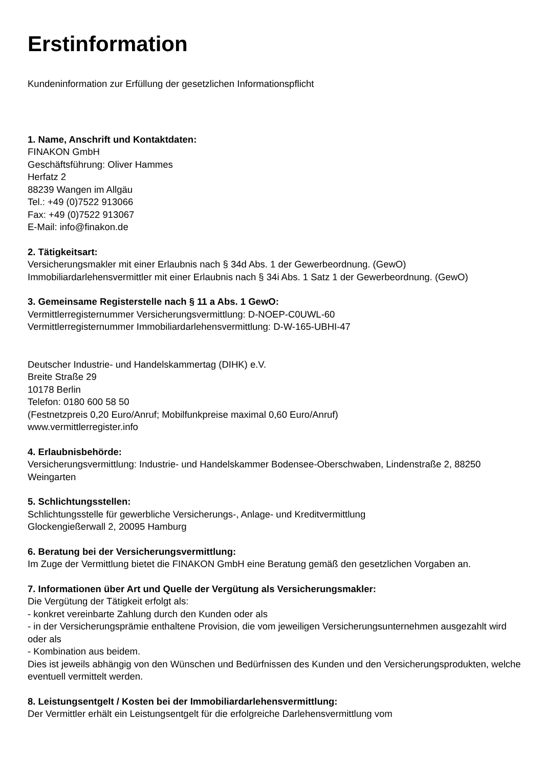Erstinformation
Kundeninformation zur Erfüllung der gesetzlichen Informationspflicht
1. Name, Anschrift und Kontaktdaten:
FINAKON GmbH
Geschäftsführung: Oliver Hammes
Herfatz 2
88239 Wangen im Allgäu
Tel.: +49 (0)7522 913066
Fax: +49 (0)7522 913067
E-Mail: info@finakon.de
2. Tätigkeitsart:
Versicherungsmakler mit einer Erlaubnis nach § 34d Abs. 1 der Gewerbeordnung. (GewO)
Immobiliardarlehensvermittler mit einer Erlaubnis nach § 34i Abs. 1 Satz 1 der Gewerbeordnung. (GewO)
3. Gemeinsame Registerstelle nach § 11 a Abs. 1 GewO:
Vermittlerregisternummer Versicherungsvermittlung: D-NOEP-C0UWL-60
Vermittlerregisternummer Immobiliardarlehensvermittlung: D-W-165-UBHI-47
Deutscher Industrie- und Handelskammertag (DIHK) e.V.
Breite Straße 29
10178 Berlin
Telefon: 0180 600 58 50
(Festnetzpreis 0,20 Euro/Anruf; Mobilfunkpreise maximal 0,60 Euro/Anruf)
www.vermittlerregister.info
4. Erlaubnisbehörde:
Versicherungsvermittlung: Industrie- und Handelskammer Bodensee-Oberschwaben, Lindenstraße 2, 88250 Weingarten
5. Schlichtungsstellen:
Schlichtungsstelle für gewerbliche Versicherungs-, Anlage- und Kreditvermittlung
Glockengießerwall 2, 20095 Hamburg
6. Beratung bei der Versicherungsvermittlung:
Im Zuge der Vermittlung bietet die FINAKON GmbH eine Beratung gemäß den gesetzlichen Vorgaben an.
7. Informationen über Art und Quelle der Vergütung als Versicherungsmakler:
Die Vergütung der Tätigkeit erfolgt als:
- konkret vereinbarte Zahlung durch den Kunden oder als
- in der Versicherungsprämie enthaltene Provision, die vom jeweiligen Versicherungsunternehmen ausgezahlt wird oder als
- Kombination aus beidem.
Dies ist jeweils abhängig von den Wünschen und Bedürfnissen des Kunden und den Versicherungsprodukten, welche eventuell vermittelt werden.
8. Leistungsentgelt / Kosten bei der Immobiliardarlehensvermittlung:
Der Vermittler erhält ein Leistungsentgelt für die erfolgreiche Darlehensvermittlung vom